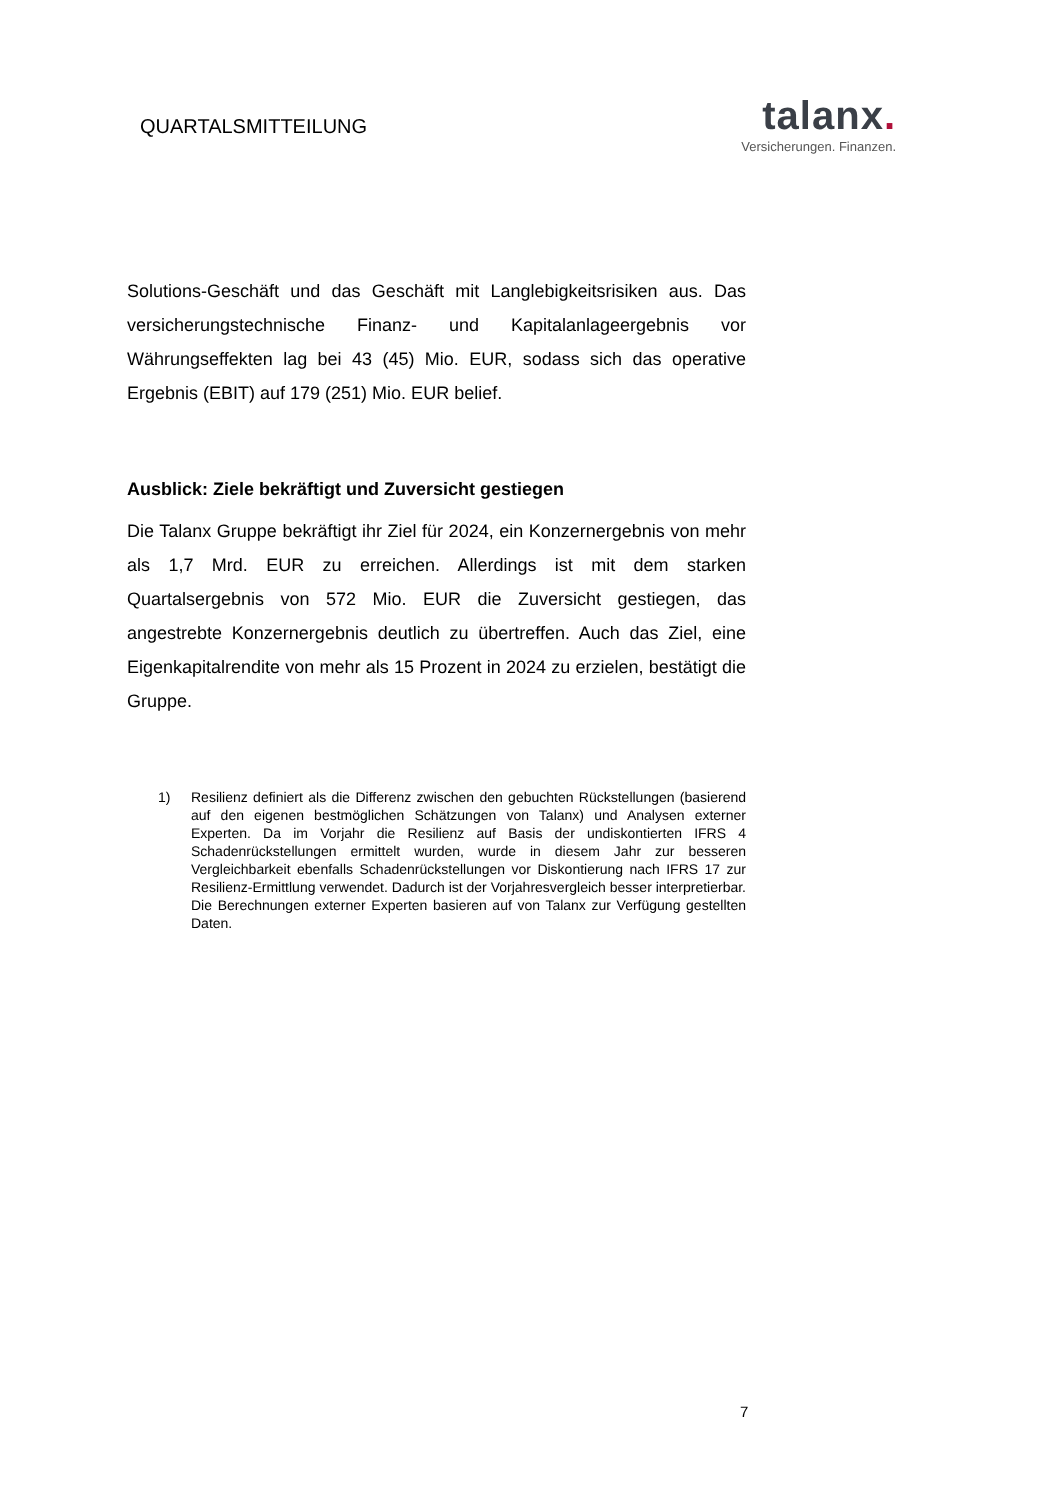QUARTALSMITTEILUNG
talanx.
Versicherungen. Finanzen.
Solutions-Geschäft und das Geschäft mit Langlebigkeitsrisiken aus. Das versicherungstechnische Finanz- und Kapitalanlageergebnis vor Währungseffekten lag bei 43 (45) Mio. EUR, sodass sich das operative Ergebnis (EBIT) auf 179 (251) Mio. EUR belief.
Ausblick: Ziele bekräftigt und Zuversicht gestiegen
Die Talanx Gruppe bekräftigt ihr Ziel für 2024, ein Konzernergebnis von mehr als 1,7 Mrd. EUR zu erreichen. Allerdings ist mit dem starken Quartalsergebnis von 572 Mio. EUR die Zuversicht gestiegen, das angestrebte Konzernergebnis deutlich zu übertreffen. Auch das Ziel, eine Eigenkapitalrendite von mehr als 15 Prozent in 2024 zu erzielen, bestätigt die Gruppe.
1) Resilienz definiert als die Differenz zwischen den gebuchten Rückstellungen (basierend auf den eigenen bestmöglichen Schätzungen von Talanx) und Analysen externer Experten. Da im Vorjahr die Resilienz auf Basis der undiskontierten IFRS 4 Schadenrückstellungen ermittelt wurden, wurde in diesem Jahr zur besseren Vergleichbarkeit ebenfalls Schadenrückstellungen vor Diskontierung nach IFRS 17 zur Resilienz-Ermittlung verwendet. Dadurch ist der Vorjahresvergleich besser interpretierbar. Die Berechnungen externer Experten basieren auf von Talanx zur Verfügung gestellten Daten.
7